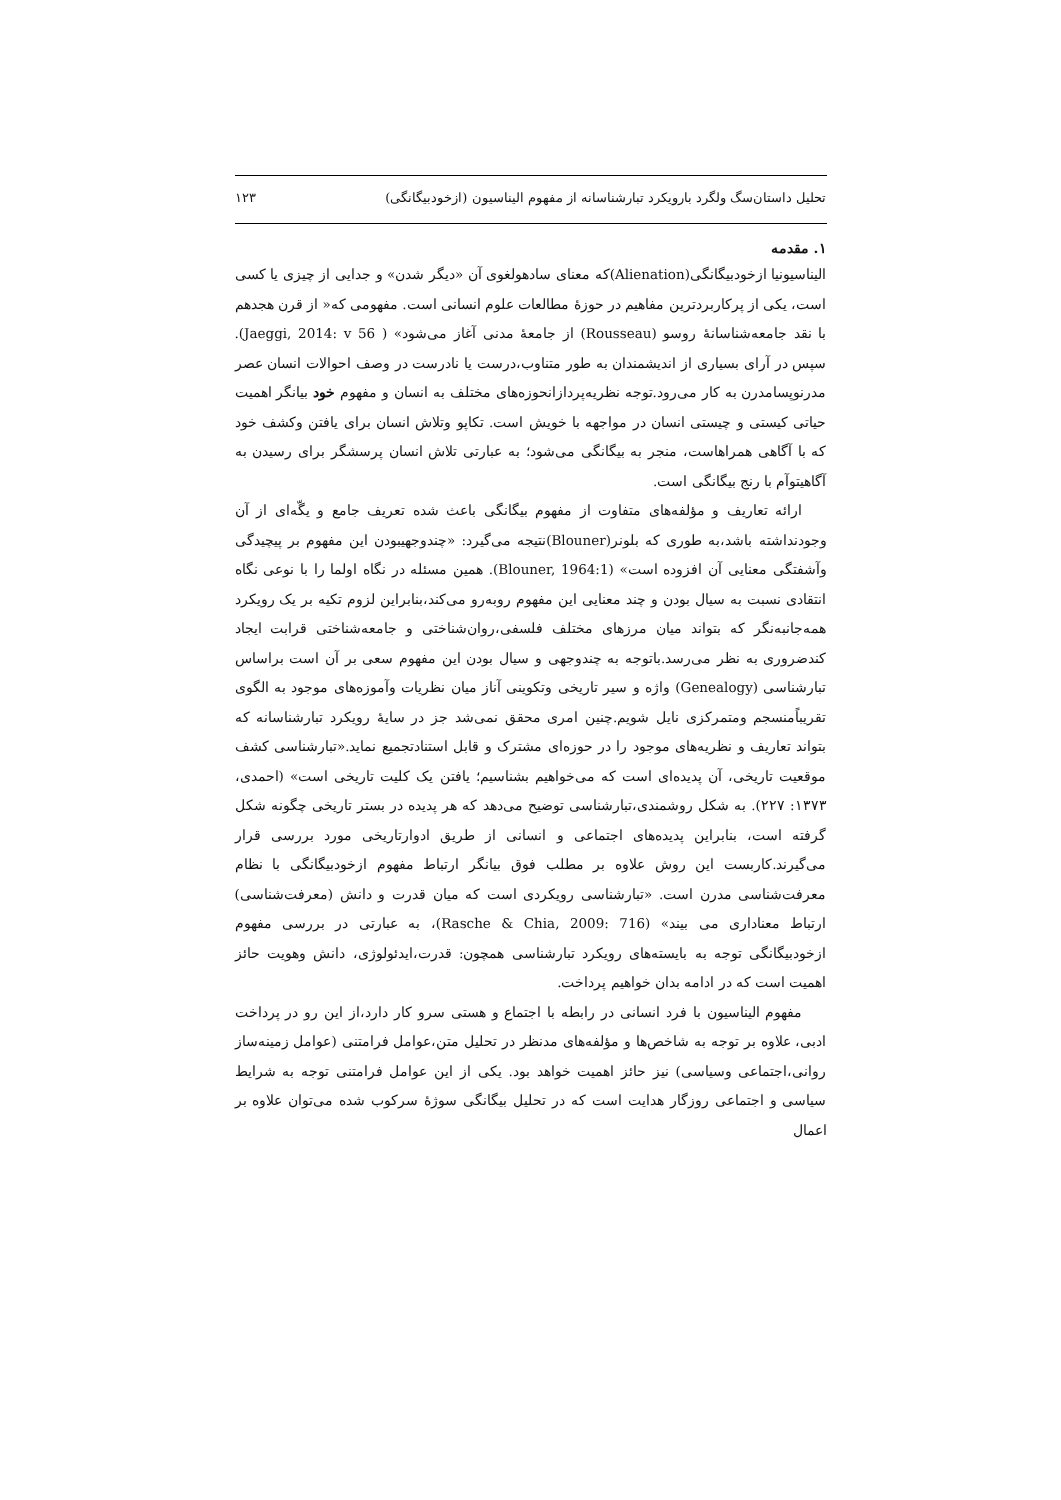تحلیل داستان‌سگ ولگرد بارویکرد تبارشناسانه از مفهوم الیناسیون (ازخودبیگانگی) ۱۲۳
۱. مقدمه
الیناسیونیا ازخودبیگانگی(Alienation)که معنای سادهولغوی آن «دیگر شدن» و جدایی از چیزی یا کسی است، یکی از پرکاربردترین مفاهیم در حوزهٔ مطالعات علوم انسانی است. مفهومی که« از قرن هجدهم با نقد جامعه‌شناسانهٔ روسو (Rousseau) از جامعهٔ مدنی آغاز می‌شود» ( Jaeggi, 2014: v 56). سپس در آرای بسیاری از اندیشمندان به طور متناوب،درست یا نادرست در وصف احوالات انسان عصر مدرنوپسامدرن به کار می‌رود.توجه نظریه‌پردازانحوزه‌های مختلف به انسان و مفهوم خود بیانگر اهمیت حیاتی کیستی و چیستی انسان در مواجهه با خویش است. تکاپو وتلاش انسان برای یافتن وکشف خود که با آگاهی همراهاست، منجر به بیگانگی می‌شود؛ به عبارتی تلاش انسان پرسشگر برای رسیدن به آگاهیتوآم با رنج بیگانگی است.
ارائه تعاریف و مؤلفه‌های متفاوت از مفهوم بیگانگی باعث شده تعریف جامع و یگّه‌ای از آن وجودنداشته باشد،به طوری که بلونر(Blouner)نتیجه می‌گیرد: «چندوجهیبودن این مفهوم بر پیچیدگی وآشفتگی معنایی آن افزوده است» (Blouner, 1964:1). همین مسئله در نگاه اولما را با نوعی نگاه انتقادی نسبت به سیال بودن و چند معنایی این مفهوم روبه‌رو می‌کند،بنابراین لزوم تکیه بر یک رویکرد همه‌جانبه‌نگر که بتواند میان مرزهای مختلف فلسفی،روان‌شناختی و جامعه‌شناختی قرابت ایجاد کندضروری به نظر می‌رسد.باتوجه به چندوجهی و سیال بودن این مفهوم سعی بر آن است براساس تبارشناسی (Genealogy) واژه و سیر تاریخی وتکوینی آناز میان نظریات وآموزه‌های موجود به الگوی تقریباًمنسجم ومتمرکزی نایل شویم.چنین امری محقق نمی‌شد جز در سایهٔ رویکرد تبارشناسانه که بتواند تعاریف و نظریه‌های موجود را در حوزه‌ای مشترک و قابل استنادتجمیع نماید.«تبارشناسی کشف موقعیت تاریخی، آن پدیده‌ای است که می‌خواهیم بشناسیم؛ یافتن یک کلیت تاریخی است» (احمدی، ۱۳۷۳: ۲۲۷). به شکل روشمندی،تبارشناسی توضیح می‌دهد که هر پدیده در بستر تاریخی چگونه شکل گرفته است، بنابراین پدیده‌های اجتماعی و انسانی از طریق ادوارتاریخی مورد بررسی قرار می‌گیرند.کاربست این روش علاوه بر مطلب فوق بیانگر ارتباط مفهوم ازخودبیگانگی با نظام معرفت‌شناسی مدرن است. «تبارشناسی رویکردی است که میان قدرت و دانش (معرفت‌شناسی) ارتباط معناداری می بیند» (Rasche & Chia, 2009: 716)، به عبارتی در بررسی مفهوم ازخودبیگانگی توجه به بایسته‌های رویکرد تبارشناسی همچون: قدرت،ایدئولوژی، دانش وهویت حائز اهمیت است که در ادامه بدان خواهیم پرداخت.
مفهوم الیناسیون با فرد انسانی در رابطه با اجتماع و هستی سرو کار دارد،از این رو در پرداخت ادبی، علاوه بر توجه به شاخص‌ها و مؤلفه‌های مدنظر در تحلیل متن،عوامل فرامتنی (عوامل زمینه‌ساز روانی،اجتماعی وسیاسی) نیز حائز اهمیت خواهد بود. یکی از این عوامل فرامتنی توجه به شرایط سیاسی و اجتماعی روزگار هدایت است که در تحلیل بیگانگی سوژهٔ سرکوب شده می‌توان علاوه بر اعمال